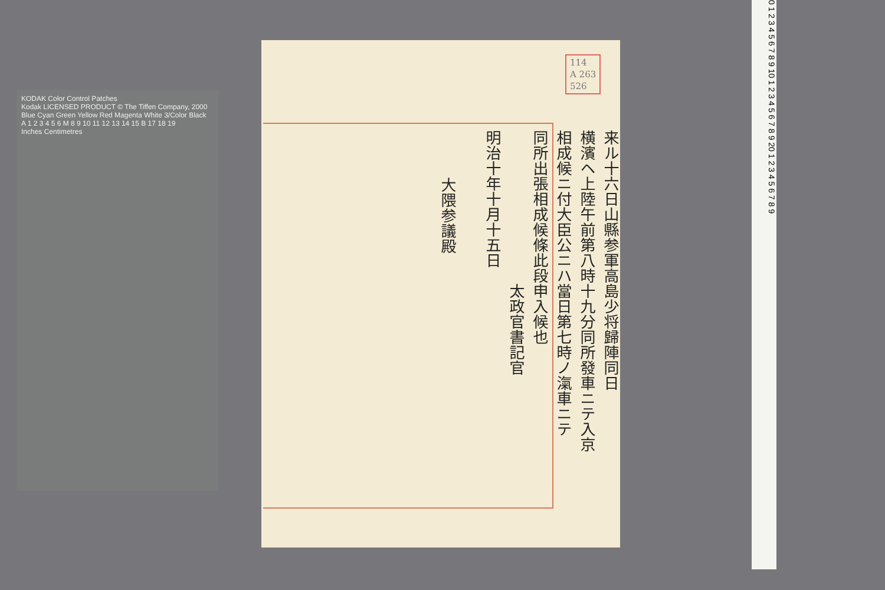KODAK Color Control Patches
Kodak LICENSED PRODUCT © The Tiffen Company, 2000
Blue Cyan Green Yellow Red Magenta White 3/Color Black
A 1 2 3 4 5 6 M 8 9 10 11 12 13 14 15 B 17 18 19
Inches Centimetres
114
A 263
526
来ル十六日山縣参軍高島少将歸陣同日
横濱ヘ上陸午前第八時十九分同所發車ニテ入京
相成候ニ付大臣公ニハ當日第七時ノ滊車ニテ
同所出張相成候條此段申入候也
太政官書記官
明治十年十月十五日
大隈参議殿
0 1 2 3 4 5 6 7 8 9 10 1 2 3 4 5 6 7 8 9 20 1 2 3 4 5 6 7 8 9